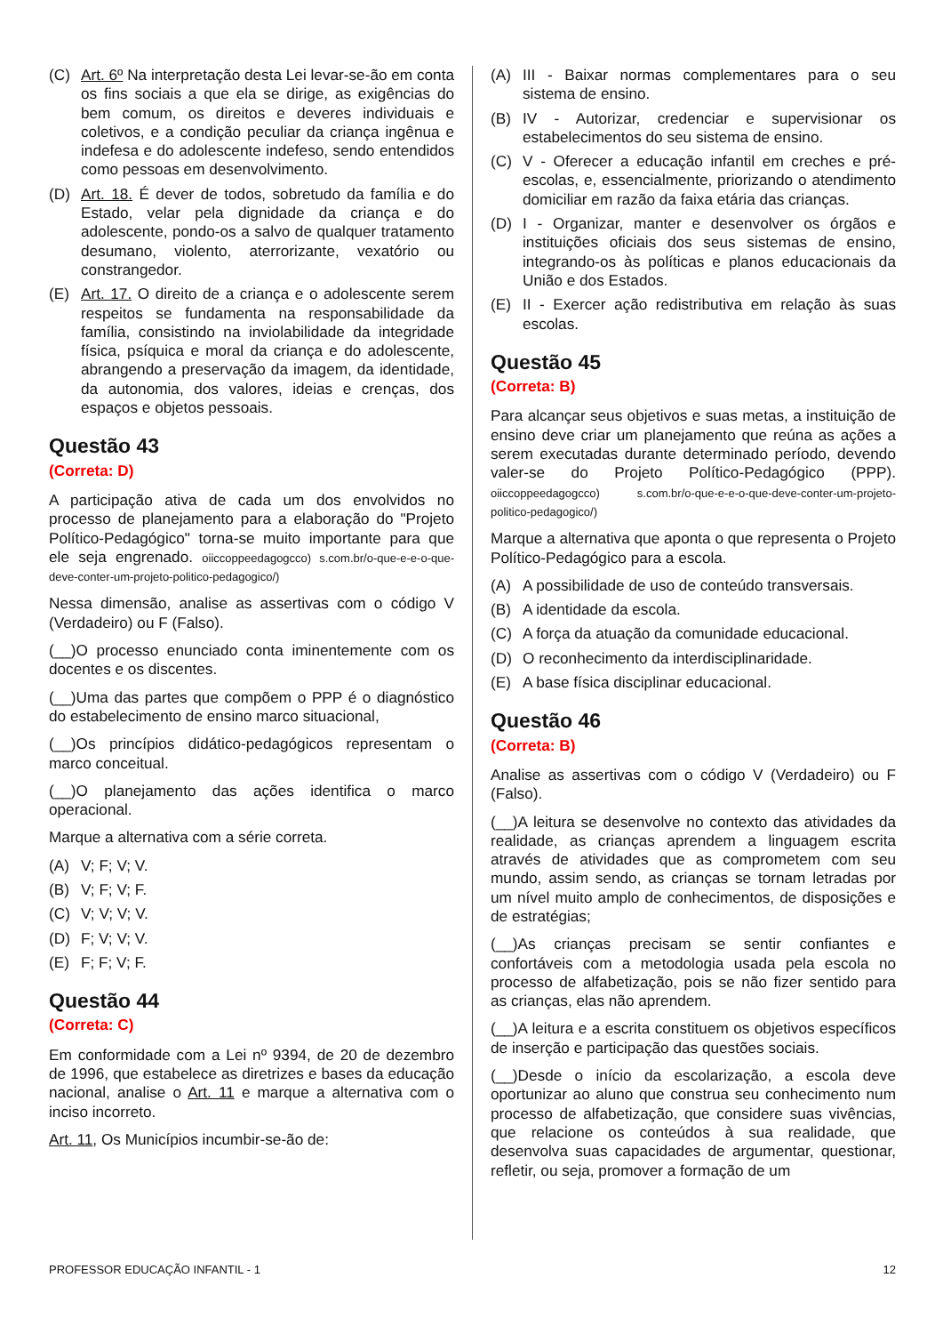(C) Art. 6º Na interpretação desta Lei levar-se-ão em conta os fins sociais a que ela se dirige, as exigências do bem comum, os direitos e deveres individuais e coletivos, e a condição peculiar da criança ingênua e indefesa e do adolescente indefeso, sendo entendidos como pessoas em desenvolvimento.
(D) Art. 18. É dever de todos, sobretudo da família e do Estado, velar pela dignidade da criança e do adolescente, pondo-os a salvo de qualquer tratamento desumano, violento, aterrorizante, vexatório ou constrangedor.
(E) Art. 17. O direito de a criança e o adolescente serem respeitos se fundamenta na responsabilidade da família, consistindo na inviolabilidade da integridade física, psíquica e moral da criança e do adolescente, abrangendo a preservação da imagem, da identidade, da autonomia, dos valores, ideias e crenças, dos espaços e objetos pessoais.
Questão 43
(Correta: D)
A participação ativa de cada um dos envolvidos no processo de planejamento para a elaboração do "Projeto Político-Pedagógico" torna-se muito importante para que ele seja engrenado. oiiccoppeedagogcco) s.com.br/o-que-e-e-o-que-deve-conter-um-projeto-politico-pedagogico/)
Nessa dimensão, analise as assertivas com o código V (Verdadeiro) ou F (Falso).
(__)O processo enunciado conta iminentemente com os docentes e os discentes.
(__)Uma das partes que compõem o PPP é o diagnóstico do estabelecimento de ensino marco situacional,
(__)Os princípios didático-pedagógicos representam o marco conceitual.
(__)O planejamento das ações identifica o marco operacional.
Marque a alternativa com a série correta.
(A) V; F; V; V.
(B) V; F; V; F.
(C) V; V; V; V.
(D) F; V; V; V.
(E) F; F; V; F.
Questão 44
(Correta: C)
Em conformidade com a Lei nº 9394, de 20 de dezembro de 1996, que estabelece as diretrizes e bases da educação nacional, analise o Art. 11 e marque a alternativa com o inciso incorreto.
Art. 11, Os Municípios incumbir-se-ão de:
(A) III - Baixar normas complementares para o seu sistema de ensino.
(B) IV - Autorizar, credenciar e supervisionar os estabelecimentos do seu sistema de ensino.
(C) V - Oferecer a educação infantil em creches e pré-escolas, e, essencialmente, priorizando o atendimento domiciliar em razão da faixa etária das crianças.
(D) I - Organizar, manter e desenvolver os órgãos e instituições oficiais dos seus sistemas de ensino, integrando-os às políticas e planos educacionais da União e dos Estados.
(E) II - Exercer ação redistributiva em relação às suas escolas.
Questão 45
(Correta: B)
Para alcançar seus objetivos e suas metas, a instituição de ensino deve criar um planejamento que reúna as ações a serem executadas durante determinado período, devendo valer-se do Projeto Político-Pedagógico (PPP). oiiccoppeedagogcco) s.com.br/o-que-e-e-o-que-deve-conter-um-projeto-politico-pedagogico/)
Marque a alternativa que aponta o que representa o Projeto Político-Pedagógico para a escola.
(A) A possibilidade de uso de conteúdo transversais.
(B) A identidade da escola.
(C) A força da atuação da comunidade educacional.
(D) O reconhecimento da interdisciplinaridade.
(E) A base física disciplinar educacional.
Questão 46
(Correta: B)
Analise as assertivas com o código V (Verdadeiro) ou F (Falso).
(__)A leitura se desenvolve no contexto das atividades da realidade, as crianças aprendem a linguagem escrita através de atividades que as comprometem com seu mundo, assim sendo, as crianças se tornam letradas por um nível muito amplo de conhecimentos, de disposições e de estratégias;
(__)As crianças precisam se sentir confiantes e confortáveis com a metodologia usada pela escola no processo de alfabetização, pois se não fizer sentido para as crianças, elas não aprendem.
(__)A leitura e a escrita constituem os objetivos específicos de inserção e participação das questões sociais.
(__)Desde o início da escolarização, a escola deve oportunizar ao aluno que construa seu conhecimento num processo de alfabetização, que considere suas vivências, que relacione os conteúdos à sua realidade, que desenvolva suas capacidades de argumentar, questionar, refletir, ou seja, promover a formação de um
PROFESSOR EDUCAÇÃO INFANTIL - 1 12